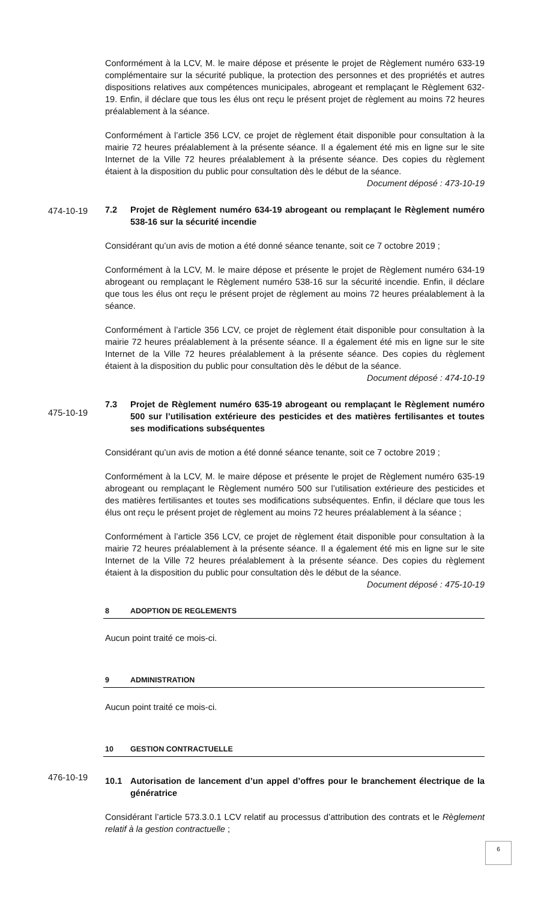Conformément à la LCV, M. le maire dépose et présente le projet de Règlement numéro 633-19 complémentaire sur la sécurité publique, la protection des personnes et des propriétés et autres dispositions relatives aux compétences municipales, abrogeant et remplaçant le Règlement 632-19. Enfin, il déclare que tous les élus ont reçu le présent projet de règlement au moins 72 heures préalablement à la séance.
Conformément à l’article 356 LCV, ce projet de règlement était disponible pour consultation à la mairie 72 heures préalablement à la présente séance. Il a également été mis en ligne sur le site Internet de la Ville 72 heures préalablement à la présente séance. Des copies du règlement étaient à la disposition du public pour consultation dès le début de la séance.
Document déposé : 473-10-19
474-10-19 7.2 Projet de Règlement numéro 634-19 abrogeant ou remplaçant le Règlement numéro 538-16 sur la sécurité incendie
Considérant qu’un avis de motion a été donné séance tenante, soit ce 7 octobre 2019 ;
Conformément à la LCV, M. le maire dépose et présente le projet de Règlement numéro 634-19 abrogeant ou remplaçant le Règlement numéro 538-16 sur la sécurité incendie. Enfin, il déclare que tous les élus ont reçu le présent projet de règlement au moins 72 heures préalablement à la séance.
Conformément à l’article 356 LCV, ce projet de règlement était disponible pour consultation à la mairie 72 heures préalablement à la présente séance. Il a également été mis en ligne sur le site Internet de la Ville 72 heures préalablement à la présente séance. Des copies du règlement étaient à la disposition du public pour consultation dès le début de la séance.
Document déposé : 474-10-19
475-10-19
7.3 Projet de Règlement numéro 635-19 abrogeant ou remplaçant le Règlement numéro 500 sur l’utilisation extérieure des pesticides et des matières fertilisantes et toutes ses modifications subséquentes
Considérant qu’un avis de motion a été donné séance tenante, soit ce 7 octobre 2019 ;
Conformément à la LCV, M. le maire dépose et présente le projet de Règlement numéro 635-19 abrogeant ou remplaçant le Règlement numéro 500 sur l’utilisation extérieure des pesticides et des matières fertilisantes et toutes ses modifications subséquentes. Enfin, il déclare que tous les élus ont reçu le présent projet de règlement au moins 72 heures préalablement à la séance ;
Conformément à l’article 356 LCV, ce projet de règlement était disponible pour consultation à la mairie 72 heures préalablement à la présente séance. Il a également été mis en ligne sur le site Internet de la Ville 72 heures préalablement à la présente séance. Des copies du règlement étaient à la disposition du public pour consultation dès le début de la séance.
Document déposé : 475-10-19
8 ADOPTION DE REGLEMENTS
Aucun point traité ce mois-ci.
9 ADMINISTRATION
Aucun point traité ce mois-ci.
10 GESTION CONTRACTUELLE
476-10-19
10.1 Autorisation de lancement d’un appel d’offres pour le branchement électrique de la génératrice
Considérant l’article 573.3.0.1 LCV relatif au processus d’attribution des contrats et le Règlement relatif à la gestion contractuelle ;
6